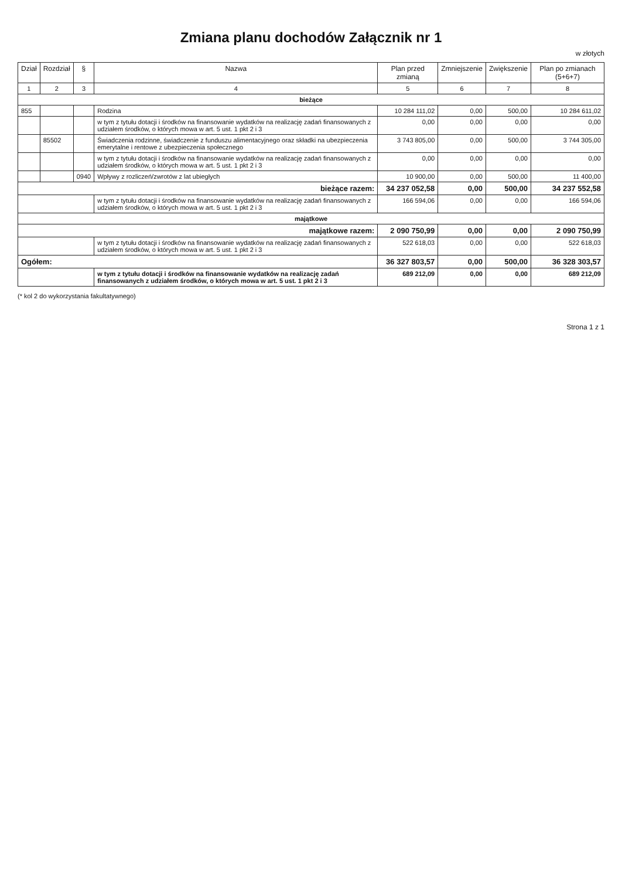Zmiana planu dochodów Załącznik nr 1
w złotych
| Dział | Rozdział | § | Nazwa | Plan przed zmianą | Zmniejszenie | Zwiększenie | Plan po zmianach (5+6+7) |
| --- | --- | --- | --- | --- | --- | --- | --- |
| 1 | 2 | 3 | 4 | 5 | 6 | 7 | 8 |
| bieżące | | | | | | | |
| 855 | | | Rodzina | 10 284 111,02 | 0,00 | 500,00 | 10 284 611,02 |
| | | | w tym z tytułu dotacji i środków na finansowanie wydatków na realizację zadań finansowanych z udziałem środków, o których mowa w art. 5 ust. 1 pkt 2 i 3 | 0,00 | 0,00 | 0,00 | 0,00 |
| | 85502 | | Świadczenia rodzinne, świadczenie z funduszu alimentacyjnego oraz składki na ubezpieczenia emerytalne i rentowe z ubezpieczenia społecznego | 3 743 805,00 | 0,00 | 500,00 | 3 744 305,00 |
| | | | w tym z tytułu dotacji i środków na finansowanie wydatków na realizację zadań finansowanych z udziałem środków, o których mowa w art. 5 ust. 1 pkt 2 i 3 | 0,00 | 0,00 | 0,00 | 0,00 |
| | | 0940 | Wpływy z rozliczeń/zwrotów z lat ubiegłych | 10 900,00 | 0,00 | 500,00 | 11 400,00 |
| bieżące razem: | | | | 34 237 052,58 | 0,00 | 500,00 | 34 237 552,58 |
| | | | w tym z tytułu dotacji i środków na finansowanie wydatków na realizację zadań finansowanych z udziałem środków, o których mowa w art. 5 ust. 1 pkt 2 i 3 | 166 594,06 | 0,00 | 0,00 | 166 594,06 |
| majątkowe | | | | | | | |
| majątkowe razem: | | | | 2 090 750,99 | 0,00 | 0,00 | 2 090 750,99 |
| | | | w tym z tytułu dotacji i środków na finansowanie wydatków na realizację zadań finansowanych z udziałem środków, o których mowa w art. 5 ust. 1 pkt 2 i 3 | 522 618,03 | 0,00 | 0,00 | 522 618,03 |
| Ogółem: | | | | 36 327 803,57 | 0,00 | 500,00 | 36 328 303,57 |
| | | | w tym z tytułu dotacji i środków na finansowanie wydatków na realizację zadań finansowanych z udziałem środków, o których mowa w art. 5 ust. 1 pkt 2 i 3 | 689 212,09 | 0,00 | 0,00 | 689 212,09 |
(* kol 2 do wykorzystania fakultatywnego)
Strona 1 z 1